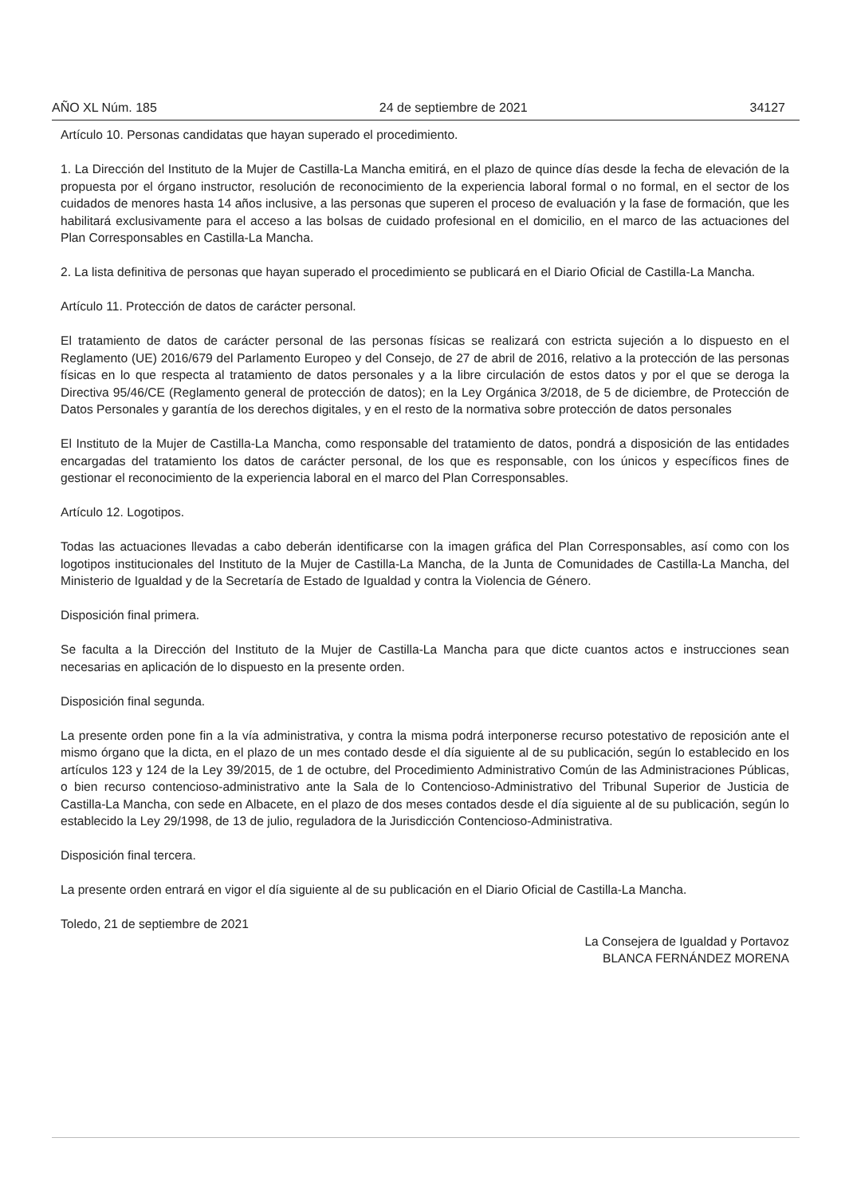AÑO XL Núm. 185 24 de septiembre de 2021 34127
Artículo 10. Personas candidatas que hayan superado el procedimiento.
1. La Dirección del Instituto de la Mujer de Castilla-La Mancha emitirá, en el plazo de quince días desde la fecha de elevación de la propuesta por el órgano instructor, resolución de reconocimiento de la experiencia laboral formal o no formal, en el sector de los cuidados de menores hasta 14 años inclusive, a las personas que superen el proceso de evaluación y la fase de formación, que les habilitará exclusivamente para el acceso a las bolsas de cuidado profesional en el domicilio, en el marco de las actuaciones del Plan Corresponsables en Castilla-La Mancha.
2. La lista definitiva de personas que hayan superado el procedimiento se publicará en el Diario Oficial de Castilla-La Mancha.
Artículo 11. Protección de datos de carácter personal.
El tratamiento de datos de carácter personal de las personas físicas se realizará con estricta sujeción a lo dispuesto en el Reglamento (UE) 2016/679 del Parlamento Europeo y del Consejo, de 27 de abril de 2016, relativo a la protección de las personas físicas en lo que respecta al tratamiento de datos personales y a la libre circulación de estos datos y por el que se deroga la Directiva 95/46/CE (Reglamento general de protección de datos); en la Ley Orgánica 3/2018, de 5 de diciembre, de Protección de Datos Personales y garantía de los derechos digitales, y en el resto de la normativa sobre protección de datos personales
El Instituto de la Mujer de Castilla-La Mancha, como responsable del tratamiento de datos, pondrá a disposición de las entidades encargadas del tratamiento los datos de carácter personal, de los que es responsable, con los únicos y específicos fines de gestionar el reconocimiento de la experiencia laboral en el marco del Plan Corresponsables.
Artículo 12. Logotipos.
Todas las actuaciones llevadas a cabo deberán identificarse con la imagen gráfica del Plan Corresponsables, así como con los logotipos institucionales del Instituto de la Mujer de Castilla-La Mancha, de la Junta de Comunidades de Castilla-La Mancha, del Ministerio de Igualdad y de la Secretaría de Estado de Igualdad y contra la Violencia de Género.
Disposición final primera.
Se faculta a la Dirección del Instituto de la Mujer de Castilla-La Mancha para que dicte cuantos actos e instrucciones sean necesarias en aplicación de lo dispuesto en la presente orden.
Disposición final segunda.
La presente orden pone fin a la vía administrativa, y contra la misma podrá interponerse recurso potestativo de reposición ante el mismo órgano que la dicta, en el plazo de un mes contado desde el día siguiente al de su publicación, según lo establecido en los artículos 123 y 124 de la Ley 39/2015, de 1 de octubre, del Procedimiento Administrativo Común de las Administraciones Públicas, o bien recurso contencioso-administrativo ante la Sala de lo Contencioso-Administrativo del Tribunal Superior de Justicia de Castilla-La Mancha, con sede en Albacete, en el plazo de dos meses contados desde el día siguiente al de su publicación, según lo establecido la Ley 29/1998, de 13 de julio, reguladora de la Jurisdicción Contencioso-Administrativa.
Disposición final tercera.
La presente orden entrará en vigor el día siguiente al de su publicación en el Diario Oficial de Castilla-La Mancha.
Toledo, 21 de septiembre de 2021
La Consejera de Igualdad y Portavoz
BLANCA FERNÁNDEZ MORENA